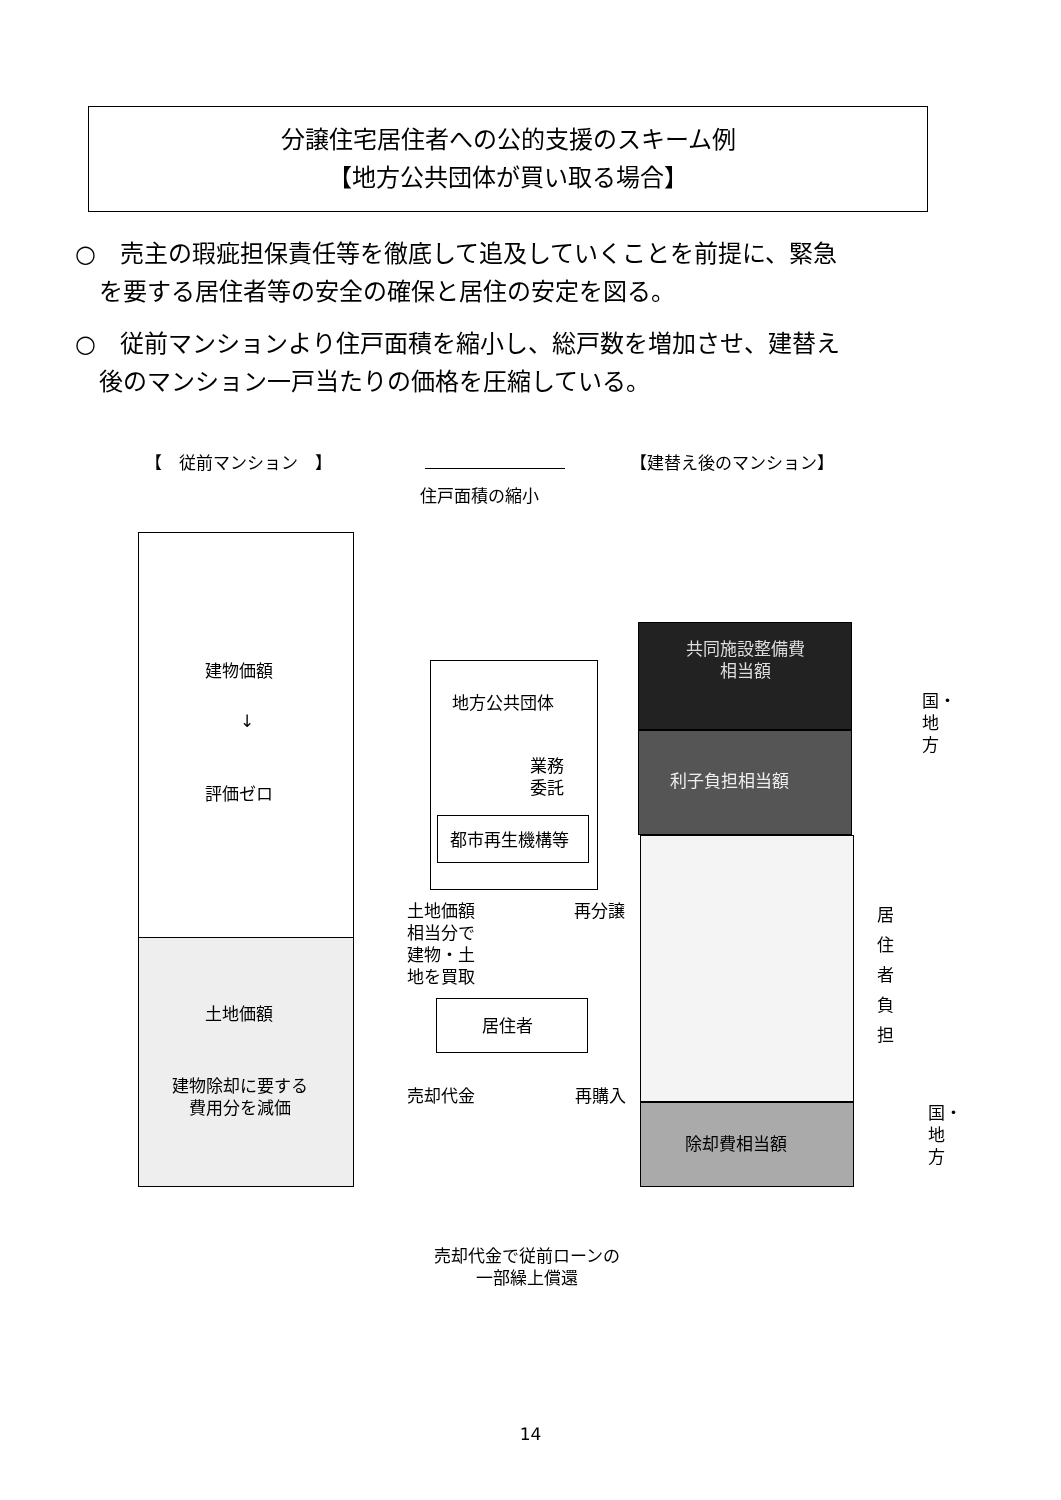分譲住宅居住者への公的支援のスキーム例
【地方公共団体が買い取る場合】
○　売主の瑕疵担保責任等を徹底して追及していくことを前提に、緊急
　を要する居住者等の安全の確保と居住の安定を図る。
○　従前マンションより住戸面積を縮小し、総戸数を増加させ、建替え
　後のマンション一戸当たりの価格を圧縮している。
【　従前マンション　】
住戸面積の縮小
【建替え後のマンション】
建物価額
↓
評価ゼロ
土地価額
建物除却に要する
費用分を減価
地方公共団体
業務
委託
都市再生機構等
土地価額
相当分で
建物・土
地を買取
再分譲
居住者
売却代金 再購入
売却代金で従前ローンの
一部繰上償還
共同施設整備費
相当額
利子負担相当額
除却費相当額
国・地方
居住者負担
国・地方
14